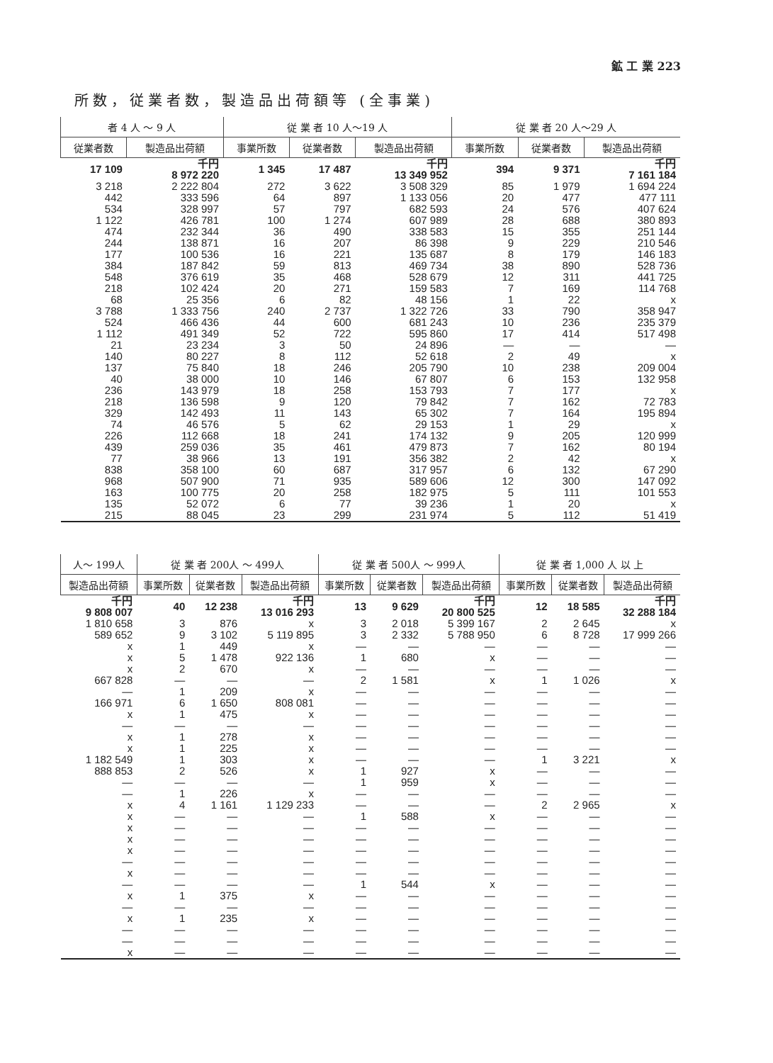鉱 工 業 223
所数，従業者数，製造品出荷額等 (全事業)
| 者 4 人 ～ 9 人 | | 従 業 者 10 人～19 人 | | | 従 業 者 20 人～29 人 | | |
| --- | --- | --- | --- | --- | --- | --- | --- |
| 従業者数 | 製造品出荷額 | 事業所数 | 従業者数 | 製造品出荷額 | 事業所数 | 従業者数 | 製造品出荷額 |
| 17 109 | 千円 8 972 220 | 1 345 | 17 487 | 千円 13 349 952 | 394 | 9 371 | 千円 7 161 184 |
| 3 218 442 534 1 122 474 244 177 384 548 218 68 3 788 | 2 222 804 333 596 328 997 426 781 232 344 138 871 100 536 187 842 376 619 102 424 25 356 1 333 756 | 272 64 57 100 36 16 16 59 35 20 6 240 | 3 622 897 797 1 274 490 207 221 813 468 271 82 2 737 | 3 508 329 1 133 056 682 593 607 989 338 583 86 398 135 687 469 734 528 679 159 583 48 156 1 322 726 | 85 20 24 28 15 9 8 38 12 7 1 33 | 1 979 477 576 688 355 229 179 890 311 169 22 790 | 1 694 224 477 111 407 624 380 893 251 144 210 546 146 183 528 736 441 725 114 768 x 358 947 |
| 524 1 112 21 140 137 40 236 218 329 74 226 439 77 838 968 163 135 215 | 466 436 491 349 23 234 80 227 75 840 38 000 143 979 136 598 142 493 46 576 112 668 259 036 38 966 358 100 507 900 100 775 52 072 88 045 | 44 52 3 8 18 10 18 9 11 5 18 35 13 60 71 20 6 23 | 600 722 50 112 246 146 258 120 143 62 241 461 191 687 935 258 77 299 | 681 243 595 860 24 896 52 618 205 790 67 807 153 793 79 842 65 302 29 153 174 132 479 873 356 382 317 957 589 606 182 975 39 236 231 974 | 10 17 — 2 10 6 7 7 7 1 9 7 2 6 12 5 1 5 | 236 414 — 49 238 153 177 162 164 29 205 162 42 132 300 111 20 112 | 235 379 517 498 — x 209 004 132 958 x 72 783 195 894 x 120 999 80 194 x 67 290 147 092 101 553 x 51 419 |
| 人～ 199人 | 従 業 者 200人 ～ 499人 | | | 従 業 者 500人 ～ 999人 | | | 従 業 者 1,000 人 以 上 | | |
| --- | --- | --- | --- | --- | --- | --- | --- | --- | --- |
| 製造品出荷額 | 事業所数 | 従業者数 | 製造品出荷額 | 事業所数 | 従業者数 | 製造品出荷額 | 事業所数 | 従業者数 | 製造品出荷額 |
| 千円 9 808 007 | 40 | 12 238 | 千円 13 016 293 | 13 | 9 629 | 千円 20 800 525 | 12 | 18 585 | 千円 32 288 184 |
| 1 810 658 589 652 x x x 667 828 — 166 971 x — x x | 3 9 1 5 2 — 1 6 1 — 1 1 | 876 3 102 449 1 478 670 — 209 1 650 475 — 278 225 | x 5 119 895 x 922 136 x — x 808 081 x — x x | 3 3 — 1 — 2 — — — — — — | 2 018 2 332 — 680 — 1 581 — — — — — — | 5 399 167 5 788 950 — x — x — — — — — — | 2 6 — — — 1 — — — — — — | 2 645 8 728 — — — 1 026 — — — — — — | x 17 999 266 — — — x — — — — — — |
| 1 182 549 888 853 — — x x x x x — x — x — x — — x | 1 2 — 1 4 — — — — — — — 1 — 1 — — — | 303 526 — 226 1 161 — — — — — — — 375 — 235 — — — | x x — x 1 129 233 — — — — — — — x — x — — — | — 1 1 — — 1 — — — — — 1 — — — — — — | — 927 959 — — 588 — — — — — 544 — — — — — — | — x x — — x — — — — — x — — — — — — | 1 — — — 2 — — — — — — — — — — — — — | 3 221 — — — 2 965 — — — — — — — — — — — — — | x — — — x — — — — — — — — — — — — — |